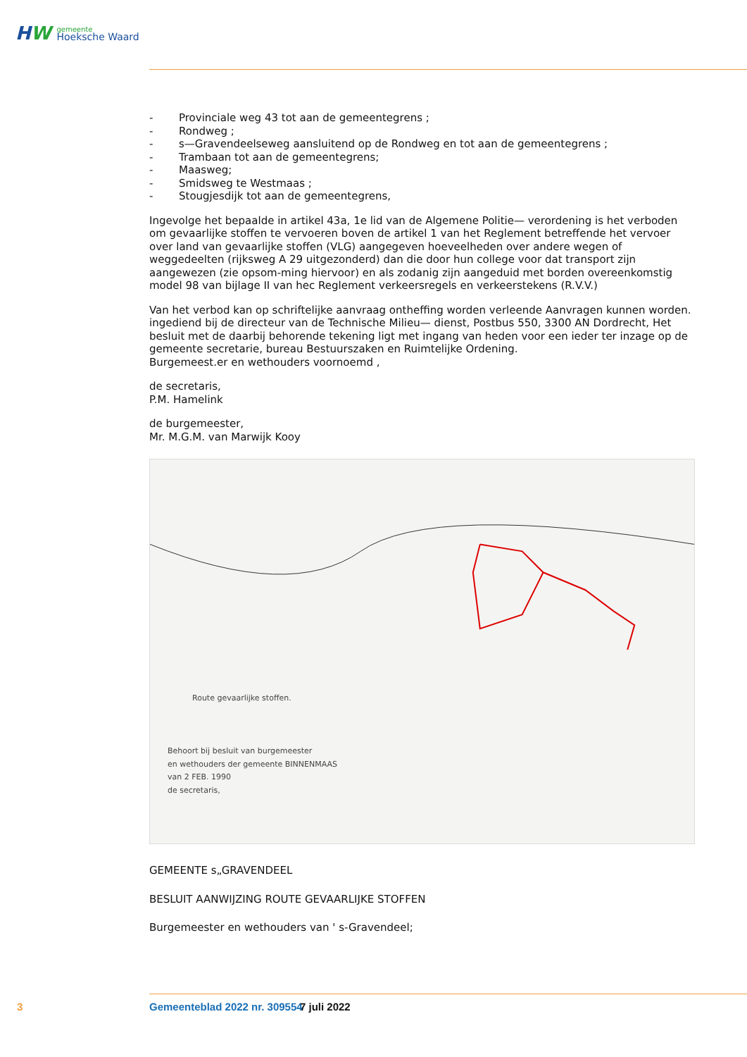HW
gemeente
Hoeksche Waard
- Provinciale weg 43 tot aan de gemeentegrens ;
- Rondweg ;
- s—Gravendeelseweg aansluitend op de Rondweg en tot aan de gemeentegrens ;
- Trambaan tot aan de gemeentegrens;
- Maasweg;
- Smidsweg te Westmaas ;
- Stougjesdijk tot aan de gemeentegrens,
Ingevolge het bepaalde in artikel 43a, 1e lid van de Algemene Politie— verordening is het verboden om gevaarlijke stoffen te vervoeren boven de artikel 1 van het Reglement betreffende het vervoer over land van gevaarlijke stoffen (VLG) aangegeven hoeveelheden over andere wegen of weggedeelten (rijksweg A 29 uitgezonderd) dan die door hun college voor dat transport zijn aangewezen (zie opsom-ming hiervoor) en als zodanig zijn aangeduid met borden overeenkomstig model 98 van bijlage II van hec Reglement verkeersregels en verkeerstekens (R.V.V.)
Van het verbod kan op schriftelijke aanvraag ontheffing worden verleende Aanvragen kunnen worden. ingediend bij de directeur van de Technische Milieu— dienst, Postbus 550, 3300 AN Dordrecht, Het besluit met de daarbij behorende tekening ligt met ingang van heden voor een ieder ter inzage op de gemeente secretarie, bureau Bestuurszaken en Ruimtelijke Ordening.
Burgemeest.er en wethouders voornoemd ,
de secretaris,
P.M. Hamelink
de burgemeester,
Mr. M.G.M. van Marwijk Kooy
Route gevaarlijke stoffen.
Behoort bij besluit van burgemeester
en wethouders der gemeente BINNENMAAS
van 2 FEB. 1990
de secretaris,
GEMEENTE s„GRAVENDEEL
BESLUIT AANWIJZING ROUTE GEVAARLIJKE STOFFEN
Burgemeester en wethouders van ' s-Gravendeel;
3 Gemeenteblad 2022 nr. 309554 7 juli 2022